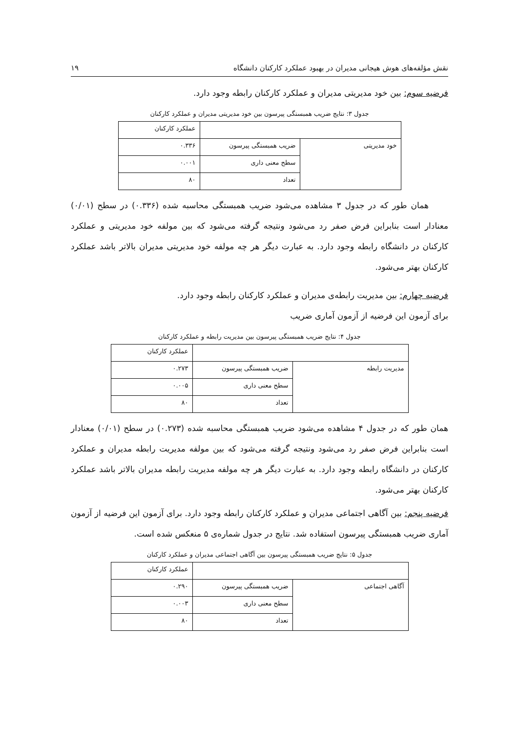نقش مؤلفه‌های هوش هیجانی مدیران در بهبود عملکرد کارکنان دانشگاه ۱۹
فرضیه سوم: بین خود مدیریتی مدیران و عملکرد کارکنان رابطه وجود دارد.
جدول ۳: نتایج ضریب همبستگی پیرسون بین خود مدیریتی مدیران و عملکرد کارکنان
| | | عملکرد کارکنان |
| خود مدیریتی | ضریب همبستگی پیرسون | ۰.۳۳۶ |
| | سطح معنی داری | ۰.۰۰۱ |
| | تعداد | ۸۰ |
همان طور که در جدول ۳ مشاهده می‌شود ضریب همبستگی محاسبه شده (۰.۳۳۶) در سطح (۰/۰۱) معنادار است بنابراین فرض صفر رد می‌شود ونتیجه گرفته می‌شود که بین مولفه خود مدیریتی و عملکرد کارکنان در دانشگاه رابطه وجود دارد. به عبارت دیگر هر چه مولفه خود مدیریتی مدیران بالاتر باشد عملکرد کارکنان بهتر می‌شود.
فرضیه چهارم: بین مدیریت رابطه‌ی مدیران و عملکرد کارکنان رابطه وجود دارد.
برای آزمون این فرضیه از آزمون آماری ضریب
جدول ۴: نتایج ضریب همبستگی پیرسون بین مدیریت رابطه و عملکرد کارکنان
| | | عملکرد کارکنان |
| مدیریت رابطه | ضریب همبستگی پیرسون | ۰.۲۷۳ |
| | سطح معنی داری | ۰.۰۰۵ |
| | تعداد | ۸۰ |
همان طور که در جدول ۴ مشاهده می‌شود ضریب همبستگی محاسبه شده (۰.۲۷۳) در سطح (۰/۰۱) معنادار است بنابراین فرض صفر رد می‌شود ونتیجه گرفته می‌شود که بین مولفه مدیریت رابطه مدیران و عملکرد کارکنان در دانشگاه رابطه وجود دارد. به عبارت دیگر هر چه مولفه مدیریت رابطه مدیران بالاتر باشد عملکرد کارکنان بهتر می‌شود.
فرضیه پنجم: بین آگاهی اجتماعی مدیران و عملکرد کارکنان رابطه وجود دارد. برای آزمون این فرضیه از آزمون آماری ضریب همبستگی پیرسون استفاده شد. نتایج در جدول شماره‌ی ۵ منعکس شده است.
جدول ۵: نتایج ضریب همبستگی پیرسون بین آگاهی اجتماعی مدیران و عملکرد کارکنان
| | | عملکرد کارکنان |
| آگاهی اجتماعی | ضریب همبستگی پیرسون | ۰.۲۹۰ |
| | سطح معنی داری | ۰.۰۰۳ |
| | تعداد | ۸۰ |